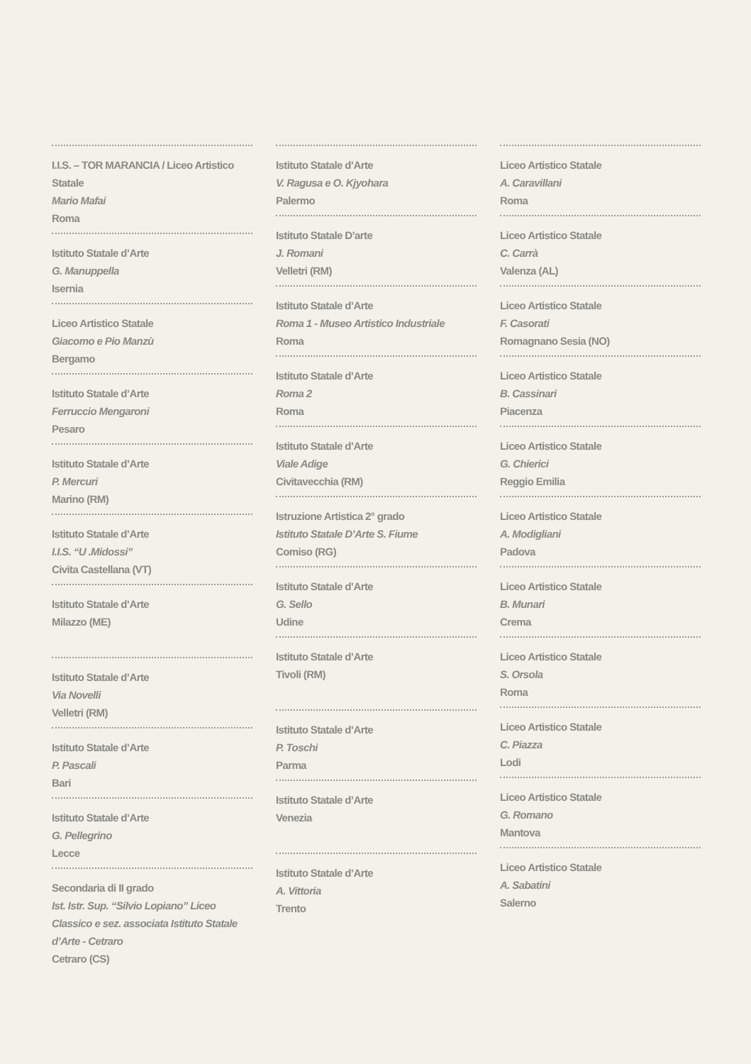I.I.S. – TOR MARANCIA / Liceo Artistico Statale
Mario Mafai
Roma
Istituto Statale d’Arte
G. Manuppella
Isernia
Liceo Artistico Statale
Giacomo e Pio Manzù
Bergamo
Istituto Statale d’Arte
Ferruccio Mengaroni
Pesaro
Istituto Statale d’Arte
P. Mercuri
Marino (RM)
Istituto Statale d’Arte
I.I.S. “U .Midossi”
Civita Castellana (VT)
Istituto Statale d’Arte
Milazzo (ME)
Istituto Statale d’Arte
Via Novelli
Velletri (RM)
Istituto Statale d’Arte
P. Pascali
Bari
Istituto Statale d’Arte
G. Pellegrino
Lecce
Secondaria di II grado
Ist. Istr. Sup. “Silvio Lopiano” Liceo Classico e sez. associata Istituto Statale d’Arte - Cetraro
Cetraro (CS)
Istituto Statale d’Arte
V. Ragusa e O. Kjyohara
Palermo
Istituto Statale D’arte
J. Romani
Velletri (RM)
Istituto Statale d’Arte
Roma 1 - Museo Artistico Industriale
Roma
Istituto Statale d’Arte
Roma 2
Roma
Istituto Statale d’Arte
Viale Adige
Civitavecchia (RM)
Istruzione Artistica 2° grado
Istituto Statale D’Arte S. Fiume
Comiso (RG)
Istituto Statale d’Arte
G. Sello
Udine
Istituto Statale d’Arte
Tivoli (RM)
Istituto Statale d’Arte
P. Toschi
Parma
Istituto Statale d’Arte
Venezia
Istituto Statale d’Arte
A. Vittoria
Trento
Liceo Artistico Statale
A. Caravillani
Roma
Liceo Artistico Statale
C. Carrà
Valenza (AL)
Liceo Artistico Statale
F. Casorati
Romagnano Sesia (NO)
Liceo Artistico Statale
B. Cassinari
Piacenza
Liceo Artistico Statale
G. Chierici
Reggio Emilia
Liceo Artistico Statale
A. Modigliani
Padova
Liceo Artistico Statale
B. Munari
Crema
Liceo Artistico Statale
S. Orsola
Roma
Liceo Artistico Statale
C. Piazza
Lodi
Liceo Artistico Statale
G. Romano
Mantova
Liceo Artistico Statale
A. Sabatini
Salerno